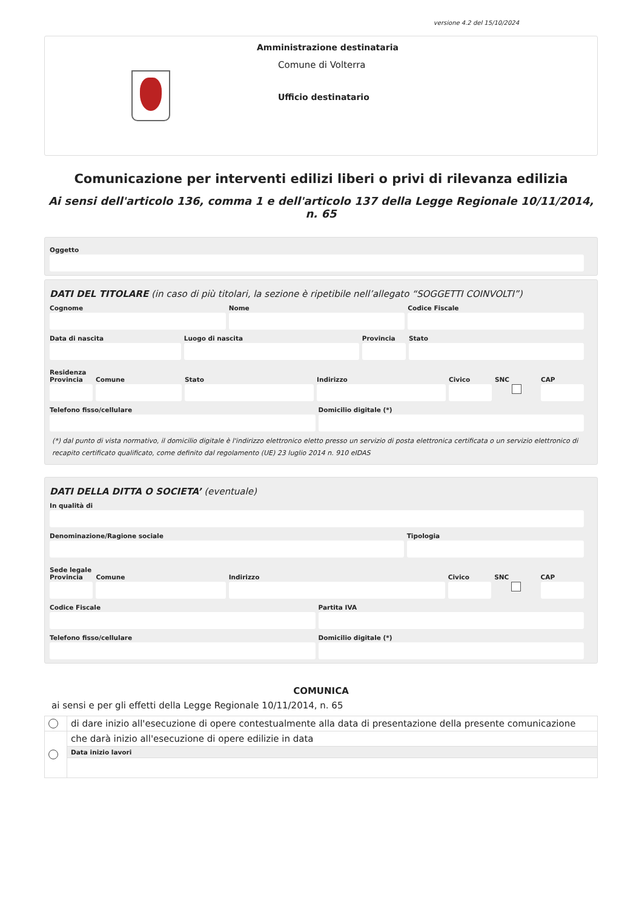versione 4.2 del 15/10/2024
Amministrazione destinataria
Comune di Volterra
Ufficio destinatario
Comunicazione per interventi edilizi liberi o privi di rilevanza edilizia
Ai sensi dell'articolo 136, comma 1 e dell'articolo 137 della Legge Regionale 10/11/2014, n. 65
Oggetto
DATI DEL TITOLARE (in caso di più titolari, la sezione è ripetibile nell’allegato “SOGGETTI COINVOLTI”)
Cognome Nome Codice Fiscale
Data di nascita Luogo di nascita Provincia Stato
Residenza
Provincia Comune Stato Indirizzo Civico SNC CAP
Telefono fisso/cellulare Domicilio digitale (*)
(*) dal punto di vista normativo, il domicilio digitale è l'indirizzo elettronico eletto presso un servizio di posta elettronica certificata o un servizio elettronico di recapito certificato qualificato, come definito dal regolamento (UE) 23 luglio 2014 n. 910 eIDAS
DATI DELLA DITTA O SOCIETA’ (eventuale)
In qualità di
Denominazione/Ragione sociale Tipologia
Sede legale
Provincia Comune Indirizzo Civico SNC CAP
Codice Fiscale Partita IVA
Telefono fisso/cellulare Domicilio digitale (*)
COMUNICA
ai sensi e per gli effetti della Legge Regionale 10/11/2014, n. 65
| | di dare inizio all'esecuzione di opere contestualmente alla data di presentazione della presente comunicazione |
| | che darà inizio all'esecuzione di opere edilizie in data |
| | Data inizio lavori |